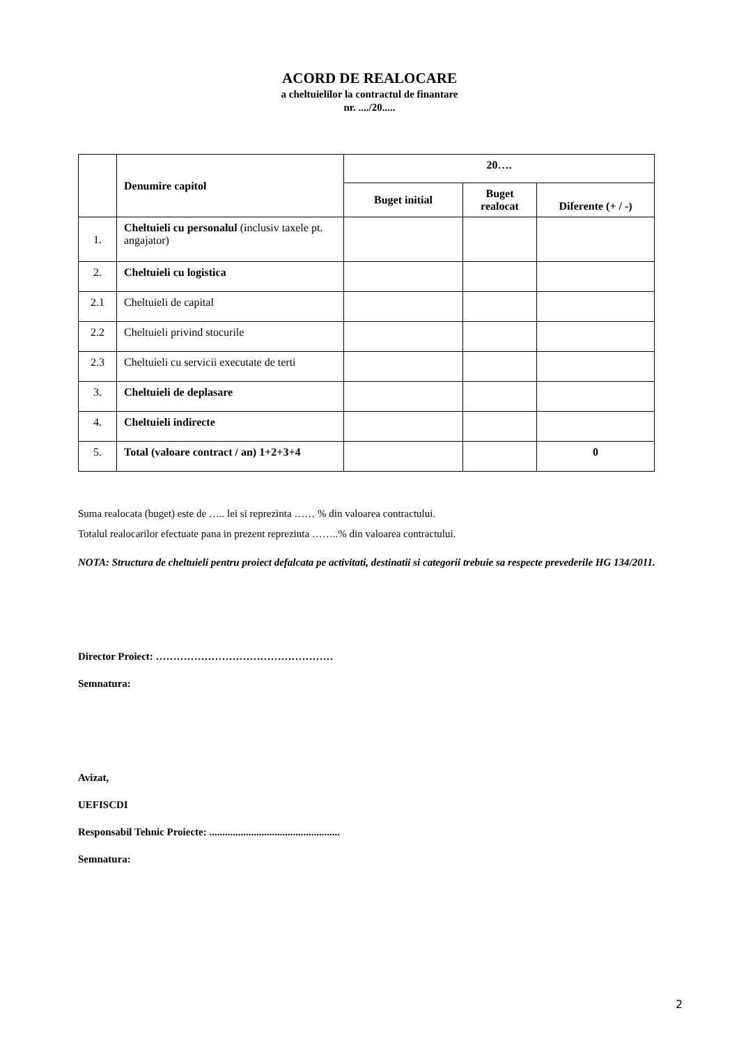ACORD DE REALOCARE
a cheltuielilor la contractul de finantare
nr. ..../20.....
| | Denumire capitol | 20…. | | |
| --- | --- | --- | --- | --- |
| | | Buget initial | Buget realocat | Diferente (+ / -) |
| 1. | Cheltuieli cu personalul (inclusiv taxele pt. angajator) | | | |
| 2. | Cheltuieli cu logistica | | | |
| 2.1 | Cheltuieli de capital | | | |
| 2.2 | Cheltuieli privind stocurile | | | |
| 2.3 | Cheltuieli cu servicii executate de terti | | | |
| 3. | Cheltuieli de deplasare | | | |
| 4. | Cheltuieli indirecte | | | |
| 5. | Total (valoare contract / an) 1+2+3+4 | | | 0 |
Suma realocata (buget) este de ….. lei si reprezinta …… % din valoarea contractului.
Totalul realocarilor efectuate pana in prezent reprezinta ……..% din valoarea contractului.
NOTA: Structura de cheltuieli pentru proiect defalcata pe activitati, destinatii si categorii trebuie sa respecte prevederile HG 134/2011.
Director Proiect: ……………………………………………
Semnatura:
Avizat,
UEFISCDI
Responsabil Tehnic Proiecte: ..................................................
Semnatura:
2